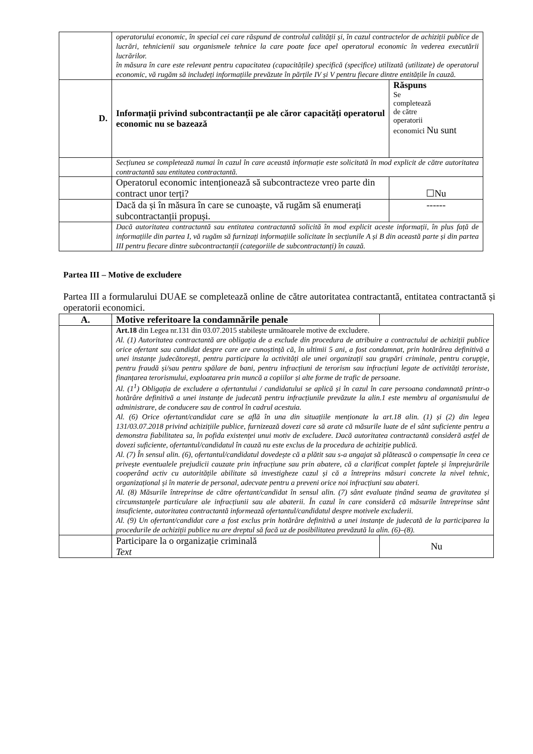| | operatorului economic, în special cei care răspund de controlul calității și, în cazul contractelor de achiziții publice de lucrări, tehnicienii sau organismele tehnice la care poate face apel operatorul economic în vederea executării lucrărilor. în măsura în care este relevant pentru capacitatea (capacitățile) specifică (specifice) utilizată (utilizate) de operatorul economic, vă rugăm să includeți informațiile prevăzute în părțile IV și V pentru fiecare dintre entitățile în cauză. | |
| D. | Informații privind subcontractanții pe ale căror capacități operatorul economic nu se bazează | Răspuns Se completează de către operatorii economici Nu sunt |
| | Secțiunea se completează numai în cazul în care această informație este solicitată în mod explicit de către autoritatea contractantă sau entitatea contractantă. | |
| | Operatorul economic intenționează să subcontracteze vreo parte din contract unor terți? | ☐Nu |
| | Dacă da și în măsura în care se cunoaște, vă rugăm să enumerați subcontractanții propuși. | ------ |
| | Dacă autoritatea contractantă sau entitatea contractantă solicită în mod explicit aceste informații, în plus față de informațiile din partea I, vă rugăm să furnizați informațiile solicitate în secțiunile A și B din această parte și din partea III pentru fiecare dintre subcontractanții (categoriile de subcontractanți) în cauză. | |
Partea III – Motive de excludere
Partea III a formularului DUAE se completează online de către autoritatea contractantă, entitatea contractantă și operatorii economici.
| A. | Motive referitoare la condamnările penale | |
| | Art.18 din Legea nr.131 din 03.07.2015 stabilește următoarele motive de excludere. Al. (1) Autoritatea contractantă are obligația de a exclude din procedura de atribuire a contractului de achiziții publice orice ofertant sau candidat despre care are cunoștință că, în ultimii 5 ani, a fost condamnat, prin hotărârea definitivă a unei instanțe judecătorești, pentru participare la activități ale unei organizații sau grupări criminale, pentru corupție, pentru fraudă și/sau pentru spălare de bani, pentru infracțiuni de terorism sau infracțiuni legate de activități teroriste, finanțarea terorismului, exploatarea prin muncă a copiilor și alte forme de trafic de persoane. Al. (1<sup>1</sup>) Obligația de excludere a ofertantului / candidatului se aplică și în cazul în care persoana condamnată printr-o hotărâre definitivă a unei instanțe de judecată pentru infracțiunile prevăzute la alin.1 este membru al organismului de administrare, de conducere sau de control în cadrul acestuia. Al. (6) Orice ofertant/candidat care se află în una din situațiile menționate la art.18 alin. (1) și (2) din legea 131/03.07.2018 privind achizițiile publice, furnizează dovezi care să arate că măsurile luate de el sânt suficiente pentru a demonstra fiabilitatea sa, în pofida existenței unui motiv de excludere. Dacă autoritatea contractantă consideră astfel de dovezi suficiente, ofertantul/candidatul în cauză nu este exclus de la procedura de achiziție publică. Al. (7) În sensul alin. (6), ofertantul/candidatul dovedește că a plătit sau s-a angajat să plătească o compensație în ceea ce privește eventualele prejudicii cauzate prin infracțiune sau prin abatere, că a clarificat complet faptele și împrejurările cooperând activ cu autoritățile abilitate să investigheze cazul și că a întreprins măsuri concrete la nivel tehnic, organizațional și în materie de personal, adecvate pentru a preveni orice noi infracțiuni sau abateri. Al. (8) Măsurile întreprinse de către ofertant/candidat în sensul alin. (7) sânt evaluate ținând seama de gravitatea și circumstanțele particulare ale infracțiunii sau ale abaterii. În cazul în care consideră că măsurile întreprinse sânt insuficiente, autoritatea contractantă informează ofertantul/candidatul despre motivele excluderii. Al. (9) Un ofertant/candidat care a fost exclus prin hotărâre definitivă a unei instanțe de judecată de la participarea la procedurile de achiziții publice nu are dreptul să facă uz de posibilitatea prevăzută la alin. (6)–(8). | |
| | Participare la o organizație criminală Text | Nu |